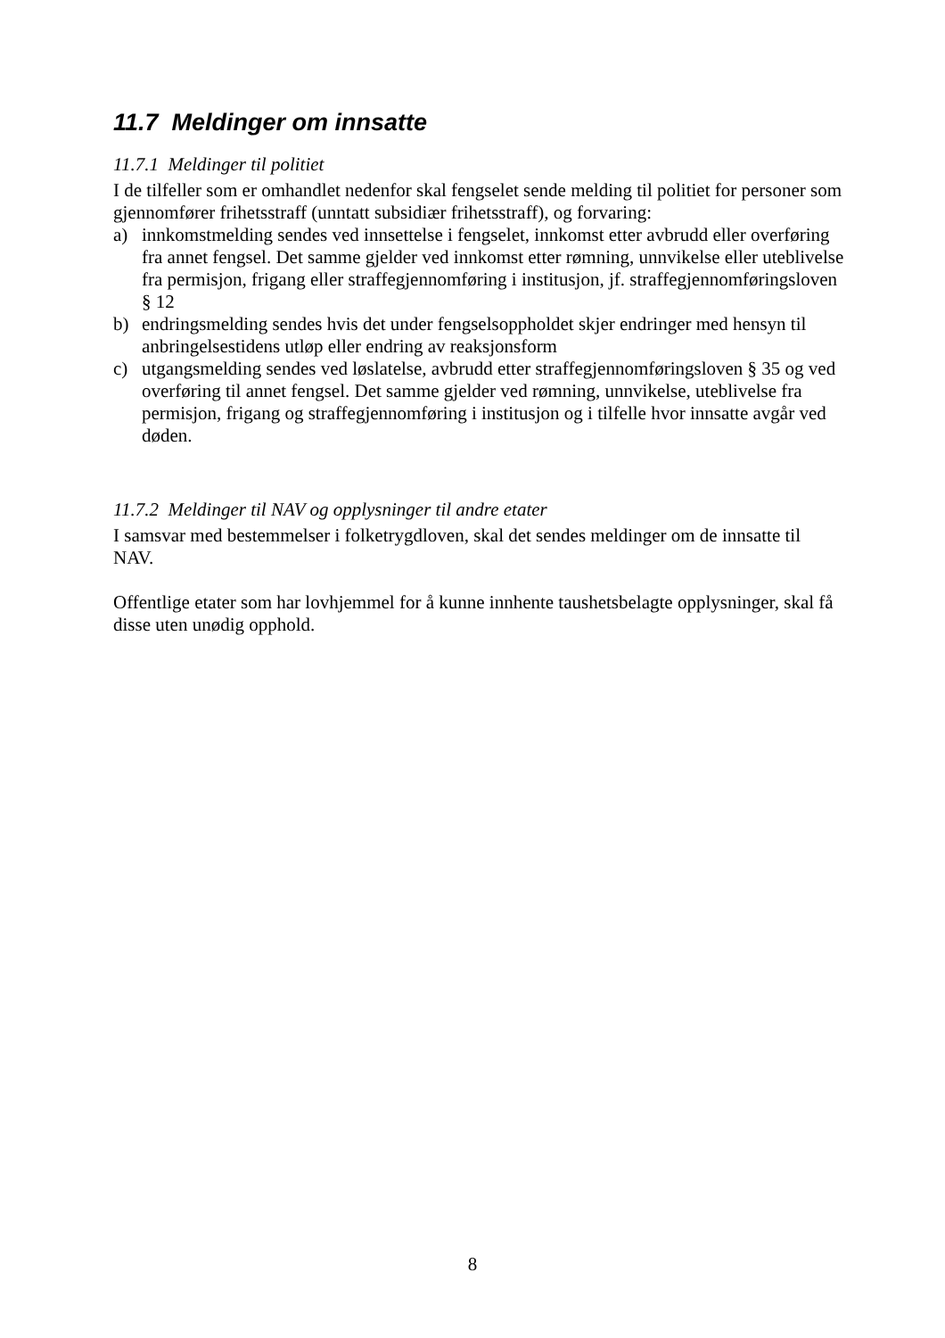11.7 Meldinger om innsatte
11.7.1 Meldinger til politiet
I de tilfeller som er omhandlet nedenfor skal fengselet sende melding til politiet for personer som gjennomfører frihetsstraff (unntatt subsidiær frihetsstraff), og forvaring:
a) innkomstmelding sendes ved innsettelse i fengselet, innkomst etter avbrudd eller overføring fra annet fengsel. Det samme gjelder ved innkomst etter rømning, unnvikelse eller uteblivelse fra permisjon, frigang eller straffegjennomføring i institusjon, jf. straffegjennomføringsloven § 12
b) endringsmelding sendes hvis det under fengselsoppholdet skjer endringer med hensyn til anbringelsestidens utløp eller endring av reaksjonsform
c) utgangsmelding sendes ved løslatelse, avbrudd etter straffegjennomføringsloven § 35 og ved overføring til annet fengsel. Det samme gjelder ved rømning, unnvikelse, uteblivelse fra permisjon, frigang og straffegjennomføring i institusjon og i tilfelle hvor innsatte avgår ved døden.
11.7.2 Meldinger til NAV og opplysninger til andre etater
I samsvar med bestemmelser i folketrygdloven, skal det sendes meldinger om de innsatte til NAV.
Offentlige etater som har lovhjemmel for å kunne innhente taushetsbelagte opplysninger, skal få disse uten unødig opphold.
8